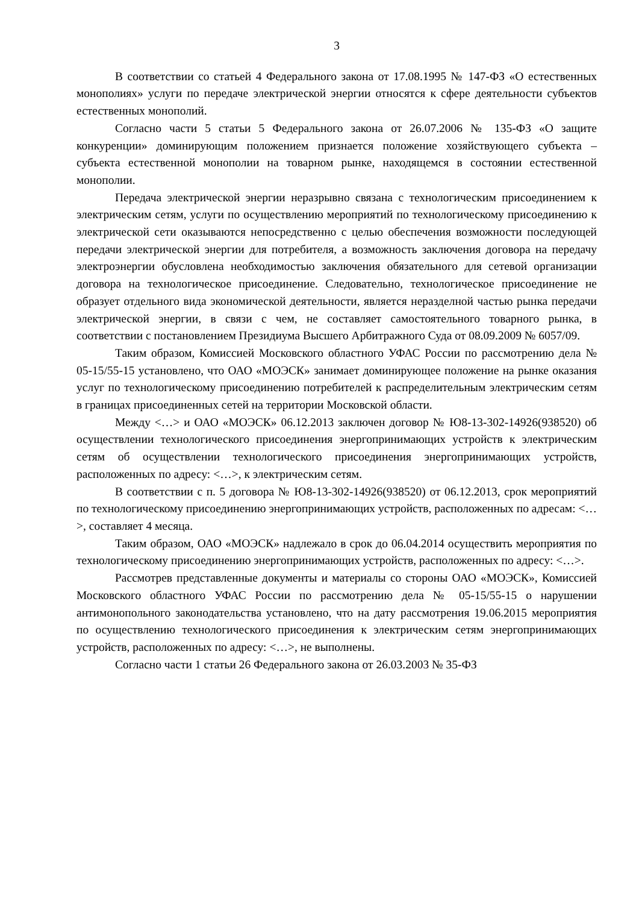3
В соответствии со статьей 4 Федерального закона от 17.08.1995 № 147-ФЗ «О естественных монополиях» услуги по передаче электрической энергии относятся к сфере деятельности субъектов естественных монополий.
Согласно части 5 статьи 5 Федерального закона от 26.07.2006 № 135-ФЗ «О защите конкуренции» доминирующим положением признается положение хозяйствующего субъекта – субъекта естественной монополии на товарном рынке, находящемся в состоянии естественной монополии.
Передача электрической энергии неразрывно связана с технологическим присоединением к электрическим сетям, услуги по осуществлению мероприятий по технологическому присоединению к электрической сети оказываются непосредственно с целью обеспечения возможности последующей передачи электрической энергии для потребителя, а возможность заключения договора на передачу электроэнергии обусловлена необходимостью заключения обязательного для сетевой организации договора на технологическое присоединение. Следовательно, технологическое присоединение не образует отдельного вида экономической деятельности, является неразделной частью рынка передачи электрической энергии, в связи с чем, не составляет самостоятельного товарного рынка, в соответствии с постановлением Президиума Высшего Арбитражного Суда от 08.09.2009 № 6057/09.
Таким образом, Комиссией Московского областного УФАС России по рассмотрению дела № 05-15/55-15 установлено, что ОАО «МОЭСК» занимает доминирующее положение на рынке оказания услуг по технологическому присоединению потребителей к распределительным электрическим сетям в границах присоединенных сетей на территории Московской области.
Между <…> и ОАО «МОЭСК» 06.12.2013 заключен договор № Ю8-13-302-14926(938520) об осуществлении технологического присоединения энергопринимающих устройств к электрическим сетям об осуществлении технологического присоединения энергопринимающих устройств, расположенных по адресу: <…>, к электрическим сетям.
В соответствии с п. 5 договора № Ю8-13-302-14926(938520) от 06.12.2013, срок мероприятий по технологическому присоединению энергопринимающих устройств, расположенных по адресам: <…>, составляет 4 месяца.
Таким образом, ОАО «МОЭСК» надлежало в срок до 06.04.2014 осуществить мероприятия по технологическому присоединению энергопринимающих устройств, расположенных по адресу: <…>.
Рассмотрев представленные документы и материалы со стороны ОАО «МОЭСК», Комиссией Московского областного УФАС России по рассмотрению дела № 05-15/55-15 о нарушении антимонопольного законодательства установлено, что на дату рассмотрения 19.06.2015 мероприятия по осуществлению технологического присоединения к электрическим сетям энергопринимающих устройств, расположенных по адресу: <…>, не выполнены.
Согласно части 1 статьи 26 Федерального закона от 26.03.2003 № 35-ФЗ